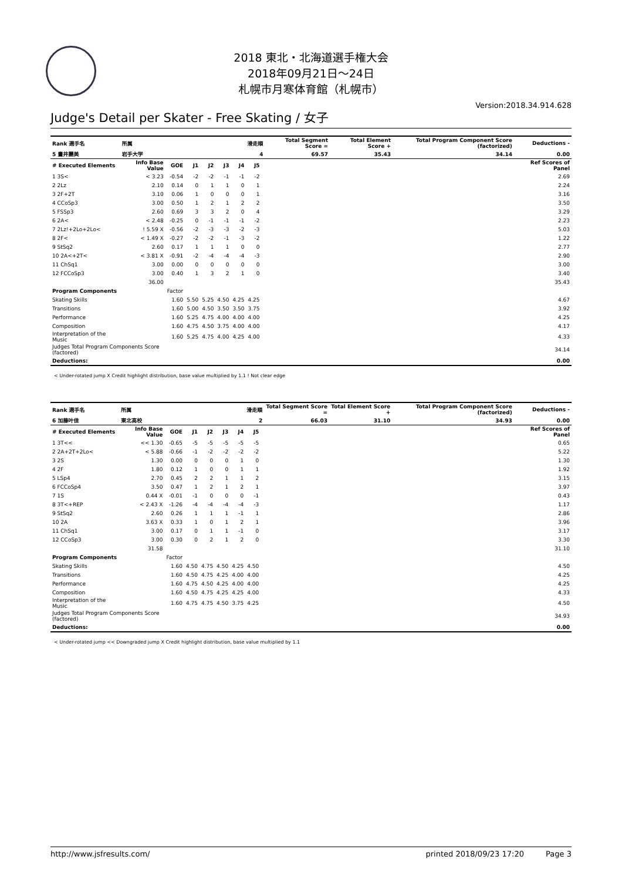2018 東北・北海道選手権大会
2018年09月21日～24日
札幌市月寒体育館（札幌市）
Version:2018.34.914.628
Judge's Detail per Skater - Free Skating / 女子
| Rank 選手名 | 所属 | | | 滑走順 | | | | | Total Segment Score = | Total Element Score + | Total Program Component Score (factorized) | Deductions - |
| --- | --- | --- | --- | --- | --- | --- | --- | --- | --- | --- | --- | --- |
| 5 畫井麗美 | 岩手大学 | | | 4 | | | | | 69.57 | 35.43 | 34.14 | 0.00 |
| # Executed Elements | Info Base Value | GOE | J1 | J2 | J3 | J4 | J5 | | | | | Ref Scores of Panel |
| 1 3S< | < 3.23 | -0.54 | -2 | -2 | -1 | -1 | -2 | | | | | 2.69 |
| 2 2Lz | 2.10 | 0.14 | 0 | 1 | 1 | 0 | 1 | | | | | 2.24 |
| 3 2F+2T | 3.10 | 0.06 | 1 | 0 | 0 | 0 | 1 | | | | | 3.16 |
| 4 CCoSp3 | 3.00 | 0.50 | 1 | 2 | 1 | 2 | 2 | | | | | 3.50 |
| 5 FSSp3 | 2.60 | 0.69 | 3 | 3 | 2 | 0 | 4 | | | | | 3.29 |
| 6 2A< | < 2.48 | -0.25 | 0 | -1 | -1 | -1 | -2 | | | | | 2.23 |
| 7 2Lz!+2Lo+2Lo< | ! 5.59 X | -0.56 | -2 | -3 | -3 | -2 | -3 | | | | | 5.03 |
| 8 2F< | < 1.49 X | -0.27 | -2 | -2 | -1 | -3 | -2 | | | | | 1.22 |
| 9 StSq2 | 2.60 | 0.17 | 1 | 1 | 1 | 0 | 0 | | | | | 2.77 |
| 10 2A<+2T< | < 3.81 X | -0.91 | -2 | -4 | -4 | -4 | -3 | | | | | 2.90 |
| 11 ChSq1 | 3.00 | 0.00 | 0 | 0 | 0 | 0 | 0 | | | | | 3.00 |
| 12 FCCoSp3 | 3.00 | 0.40 | 1 | 3 | 2 | 1 | 0 | | | | | 3.40 |
| | 36.00 | | | | | | | | | | | 35.43 |
| Program Components | | Factor | | | | | | | | | | |
| Skating Skills | | 1.60 | 5.50 | 5.25 | 4.50 | 4.25 | 4.25 | | | | | 4.67 |
| Transitions | | 1.60 | 5.00 | 4.50 | 3.50 | 3.50 | 3.75 | | | | | 3.92 |
| Performance | | 1.60 | 5.25 | 4.75 | 4.00 | 4.00 | 4.00 | | | | | 4.25 |
| Composition | | 1.60 | 4.75 | 4.50 | 3.75 | 4.00 | 4.00 | | | | | 4.17 |
| Interpretation of the Music | | 1.60 | 5.25 | 4.75 | 4.00 | 4.25 | 4.00 | | | | | 4.33 |
| Judges Total Program Components Score (factored) | | | | | | | | | | | | 34.14 |
| Deductions: | | | | | | | | | | | | 0.00 |
< Under-rotated jump X Credit highlight distribution, base value multiplied by 1.1 ! Not clear edge
| Rank 選手名 | 所属 | | | 滑走順 | | | | | Total Segment Score = | Total Element Score + | Total Program Component Score (factorized) | Deductions - |
| --- | --- | --- | --- | --- | --- | --- | --- | --- | --- | --- | --- | --- |
| 6 加藤叶佳 | 東北高校 | | | 2 | | | | | 66.03 | 31.10 | 34.93 | 0.00 |
| # Executed Elements | Info Base Value | GOE | J1 | J2 | J3 | J4 | J5 | | | | | Ref Scores of Panel |
| 1 3T<< | << 1.30 | -0.65 | -5 | -5 | -5 | -5 | -5 | | | | | 0.65 |
| 2 2A+2T+2Lo< | < 5.88 | -0.66 | -1 | -2 | -2 | -2 | -2 | | | | | 5.22 |
| 3 2S | 1.30 | 0.00 | 0 | 0 | 0 | 1 | 0 | | | | | 1.30 |
| 4 2F | 1.80 | 0.12 | 1 | 0 | 0 | 1 | 1 | | | | | 1.92 |
| 5 LSp4 | 2.70 | 0.45 | 2 | 2 | 1 | 1 | 2 | | | | | 3.15 |
| 6 FCCoSp4 | 3.50 | 0.47 | 1 | 2 | 1 | 2 | 1 | | | | | 3.97 |
| 7 1S | 0.44 X | -0.01 | -1 | 0 | 0 | 0 | -1 | | | | | 0.43 |
| 8 3T<+REP | < 2.43 X | -1.26 | -4 | -4 | -4 | -4 | -3 | | | | | 1.17 |
| 9 StSq2 | 2.60 | 0.26 | 1 | 1 | 1 | -1 | 1 | | | | | 2.86 |
| 10 2A | 3.63 X | 0.33 | 1 | 0 | 1 | 2 | 1 | | | | | 3.96 |
| 11 ChSq1 | 3.00 | 0.17 | 0 | 1 | 1 | -1 | 0 | | | | | 3.17 |
| 12 CCoSp3 | 3.00 | 0.30 | 0 | 2 | 1 | 2 | 0 | | | | | 3.30 |
| | 31.58 | | | | | | | | | | | 31.10 |
| Program Components | | Factor | | | | | | | | | | |
| Skating Skills | | 1.60 | 4.50 | 4.75 | 4.50 | 4.25 | 4.50 | | | | | 4.50 |
| Transitions | | 1.60 | 4.50 | 4.75 | 4.25 | 4.00 | 4.00 | | | | | 4.25 |
| Performance | | 1.60 | 4.75 | 4.50 | 4.25 | 4.00 | 4.00 | | | | | 4.25 |
| Composition | | 1.60 | 4.50 | 4.75 | 4.25 | 4.25 | 4.00 | | | | | 4.33 |
| Interpretation of the Music | | 1.60 | 4.75 | 4.75 | 4.50 | 3.75 | 4.25 | | | | | 4.50 |
| Judges Total Program Components Score (factored) | | | | | | | | | | | | 34.93 |
| Deductions: | | | | | | | | | | | | 0.00 |
< Under-rotated jump << Downgraded jump X Credit highlight distribution, base value multiplied by 1.1
http://www.jsfresults.com/ printed 2018/09/23 17:20 Page 3